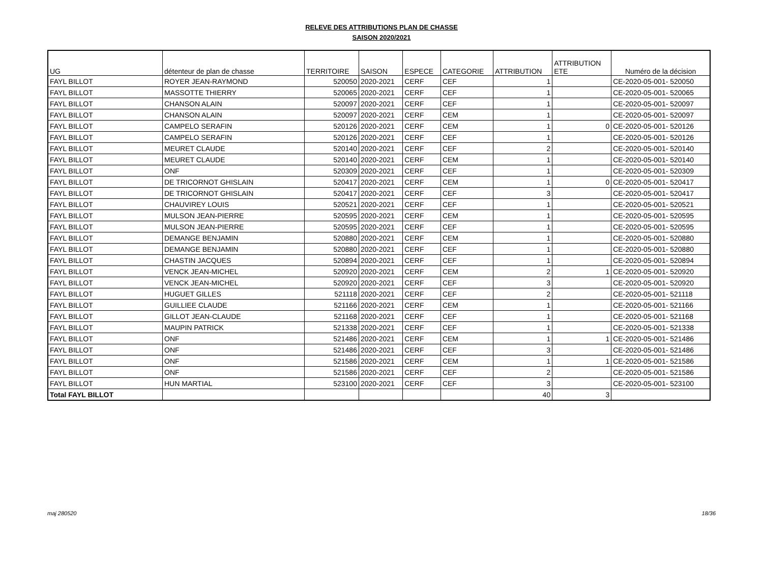RELEVE DES ATTRIBUTIONS PLAN DE CHASSE
SAISON 2020/2021
| UG | détenteur de plan de chasse | TERRITOIRE | SAISON | ESPECE | CATEGORIE | ATTRIBUTION | ATTRIBUTION ETE | Numéro de la décision |
| --- | --- | --- | --- | --- | --- | --- | --- | --- |
| FAYL BILLOT | ROYER JEAN-RAYMOND | 520050 | 2020-2021 | CERF | CEF | 1 | | CE-2020-05-001- 520050 |
| FAYL BILLOT | MASSOTTE THIERRY | 520065 | 2020-2021 | CERF | CEF | 1 | | CE-2020-05-001- 520065 |
| FAYL BILLOT | CHANSON ALAIN | 520097 | 2020-2021 | CERF | CEF | 1 | | CE-2020-05-001- 520097 |
| FAYL BILLOT | CHANSON ALAIN | 520097 | 2020-2021 | CERF | CEM | 1 | | CE-2020-05-001- 520097 |
| FAYL BILLOT | CAMPELO SERAFIN | 520126 | 2020-2021 | CERF | CEM | 1 | 0 | CE-2020-05-001- 520126 |
| FAYL BILLOT | CAMPELO SERAFIN | 520126 | 2020-2021 | CERF | CEF | 1 | | CE-2020-05-001- 520126 |
| FAYL BILLOT | MEURET CLAUDE | 520140 | 2020-2021 | CERF | CEF | 2 | | CE-2020-05-001- 520140 |
| FAYL BILLOT | MEURET CLAUDE | 520140 | 2020-2021 | CERF | CEM | 1 | | CE-2020-05-001- 520140 |
| FAYL BILLOT | ONF | 520309 | 2020-2021 | CERF | CEF | 1 | | CE-2020-05-001- 520309 |
| FAYL BILLOT | DE TRICORNOT GHISLAIN | 520417 | 2020-2021 | CERF | CEM | 1 | 0 | CE-2020-05-001- 520417 |
| FAYL BILLOT | DE TRICORNOT GHISLAIN | 520417 | 2020-2021 | CERF | CEF | 3 | | CE-2020-05-001- 520417 |
| FAYL BILLOT | CHAUVIREY LOUIS | 520521 | 2020-2021 | CERF | CEF | 1 | | CE-2020-05-001- 520521 |
| FAYL BILLOT | MULSON JEAN-PIERRE | 520595 | 2020-2021 | CERF | CEM | 1 | | CE-2020-05-001- 520595 |
| FAYL BILLOT | MULSON JEAN-PIERRE | 520595 | 2020-2021 | CERF | CEF | 1 | | CE-2020-05-001- 520595 |
| FAYL BILLOT | DEMANGE BENJAMIN | 520880 | 2020-2021 | CERF | CEM | 1 | | CE-2020-05-001- 520880 |
| FAYL BILLOT | DEMANGE BENJAMIN | 520880 | 2020-2021 | CERF | CEF | 1 | | CE-2020-05-001- 520880 |
| FAYL BILLOT | CHASTIN JACQUES | 520894 | 2020-2021 | CERF | CEF | 1 | | CE-2020-05-001- 520894 |
| FAYL BILLOT | VENCK JEAN-MICHEL | 520920 | 2020-2021 | CERF | CEM | 2 | 1 | CE-2020-05-001- 520920 |
| FAYL BILLOT | VENCK JEAN-MICHEL | 520920 | 2020-2021 | CERF | CEF | 3 | | CE-2020-05-001- 520920 |
| FAYL BILLOT | HUGUET GILLES | 521118 | 2020-2021 | CERF | CEF | 2 | | CE-2020-05-001- 521118 |
| FAYL BILLOT | GUILLIEE CLAUDE | 521166 | 2020-2021 | CERF | CEM | 1 | | CE-2020-05-001- 521166 |
| FAYL BILLOT | GILLOT JEAN-CLAUDE | 521168 | 2020-2021 | CERF | CEF | 1 | | CE-2020-05-001- 521168 |
| FAYL BILLOT | MAUPIN PATRICK | 521338 | 2020-2021 | CERF | CEF | 1 | | CE-2020-05-001- 521338 |
| FAYL BILLOT | ONF | 521486 | 2020-2021 | CERF | CEM | 1 | 1 | CE-2020-05-001- 521486 |
| FAYL BILLOT | ONF | 521486 | 2020-2021 | CERF | CEF | 3 | | CE-2020-05-001- 521486 |
| FAYL BILLOT | ONF | 521586 | 2020-2021 | CERF | CEM | 1 | 1 | CE-2020-05-001- 521586 |
| FAYL BILLOT | ONF | 521586 | 2020-2021 | CERF | CEF | 2 | | CE-2020-05-001- 521586 |
| FAYL BILLOT | HUN MARTIAL | 523100 | 2020-2021 | CERF | CEF | 3 | | CE-2020-05-001- 523100 |
| Total FAYL BILLOT | | | | | | 40 | 3 | |
maj 280520 18/36